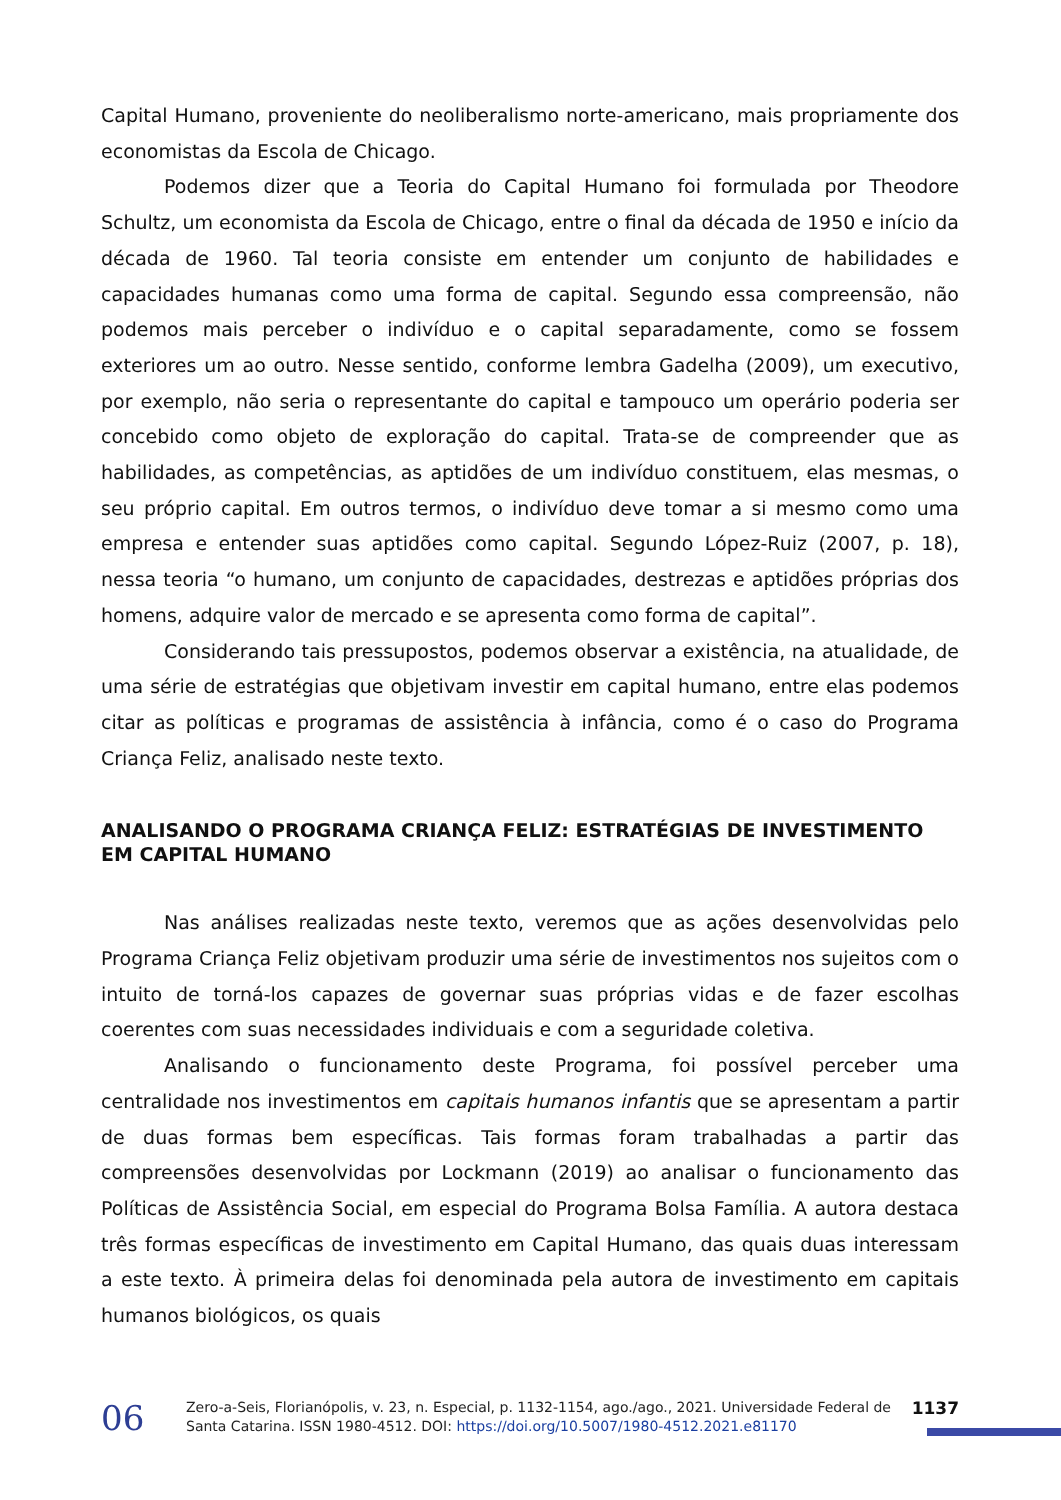Capital Humano, proveniente do neoliberalismo norte-americano, mais propriamente dos economistas da Escola de Chicago.
Podemos dizer que a Teoria do Capital Humano foi formulada por Theodore Schultz, um economista da Escola de Chicago, entre o final da década de 1950 e início da década de 1960. Tal teoria consiste em entender um conjunto de habilidades e capacidades humanas como uma forma de capital. Segundo essa compreensão, não podemos mais perceber o indivíduo e o capital separadamente, como se fossem exteriores um ao outro. Nesse sentido, conforme lembra Gadelha (2009), um executivo, por exemplo, não seria o representante do capital e tampouco um operário poderia ser concebido como objeto de exploração do capital. Trata-se de compreender que as habilidades, as competências, as aptidões de um indivíduo constituem, elas mesmas, o seu próprio capital. Em outros termos, o indivíduo deve tomar a si mesmo como uma empresa e entender suas aptidões como capital. Segundo López-Ruiz (2007, p. 18), nessa teoria “o humano, um conjunto de capacidades, destrezas e aptidões próprias dos homens, adquire valor de mercado e se apresenta como forma de capital”.
Considerando tais pressupostos, podemos observar a existência, na atualidade, de uma série de estratégias que objetivam investir em capital humano, entre elas podemos citar as políticas e programas de assistência à infância, como é o caso do Programa Criança Feliz, analisado neste texto.
ANALISANDO O PROGRAMA CRIANÇA FELIZ: ESTRATÉGIAS DE INVESTIMENTO EM CAPITAL HUMANO
Nas análises realizadas neste texto, veremos que as ações desenvolvidas pelo Programa Criança Feliz objetivam produzir uma série de investimentos nos sujeitos com o intuito de torná-los capazes de governar suas próprias vidas e de fazer escolhas coerentes com suas necessidades individuais e com a seguridade coletiva.
Analisando o funcionamento deste Programa, foi possível perceber uma centralidade nos investimentos em capitais humanos infantis que se apresentam a partir de duas formas bem específicas. Tais formas foram trabalhadas a partir das compreensões desenvolvidas por Lockmann (2019) ao analisar o funcionamento das Políticas de Assistência Social, em especial do Programa Bolsa Família. A autora destaca três formas específicas de investimento em Capital Humano, das quais duas interessam a este texto. À primeira delas foi denominada pela autora de investimento em capitais humanos biológicos, os quais
06
Zero-a-Seis, Florianópolis, v. 23, n. Especial, p. 1132-1154, ago./ago., 2021. Universidade Federal de Santa Catarina. ISSN 1980-4512. DOI: https://doi.org/10.5007/1980-4512.2021.e81170
1137